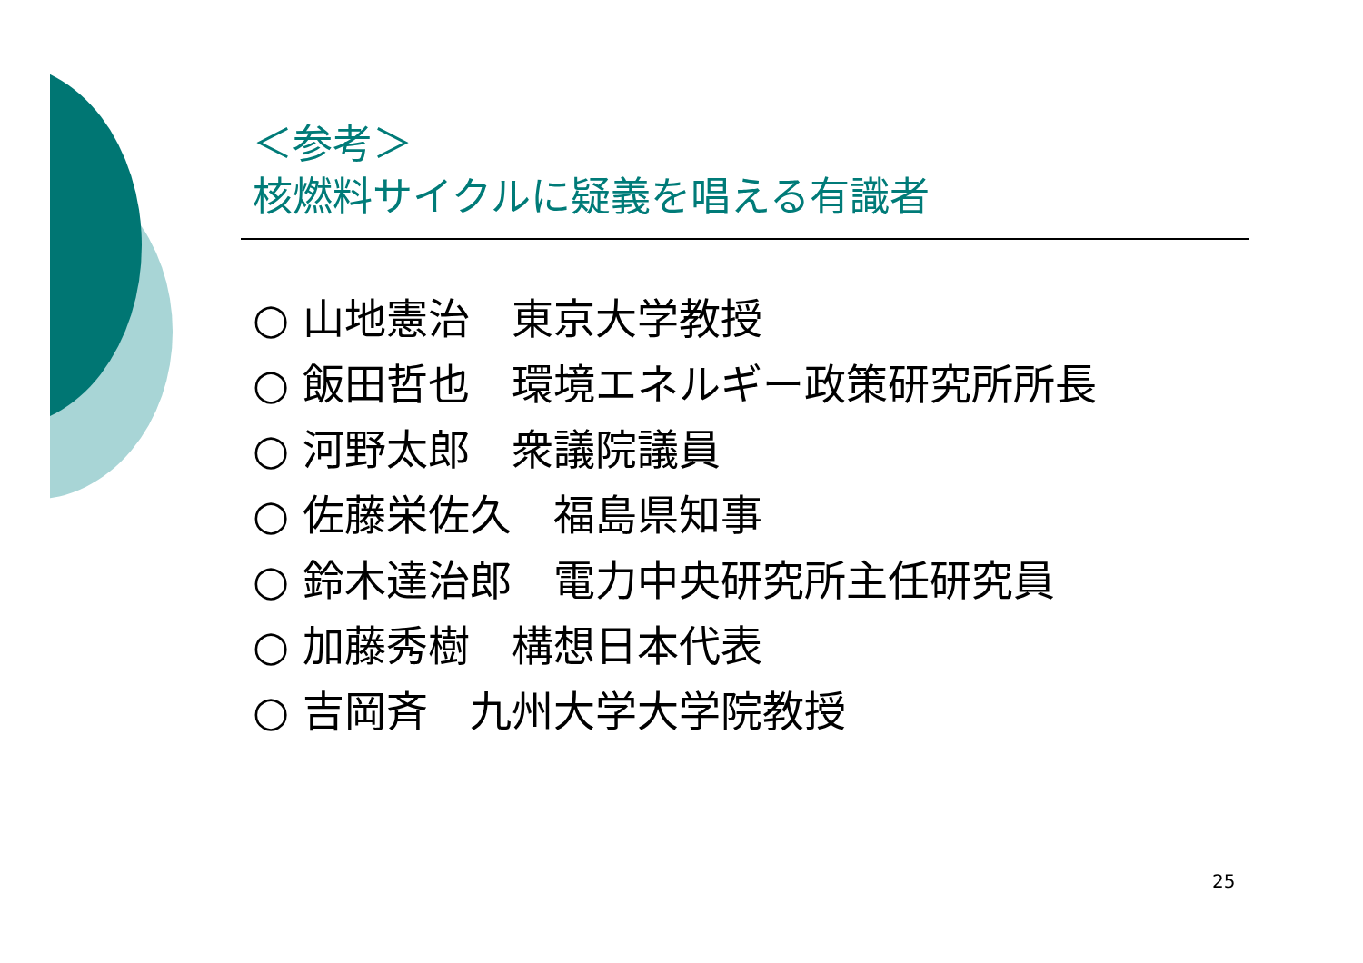＜参考＞
核燃料サイクルに疑義を唱える有識者
○ 山地憲治　東京大学教授
○ 飯田哲也　環境エネルギー政策研究所所長
○ 河野太郎　衆議院議員
○ 佐藤栄佐久　福島県知事
○ 鈴木達治郎　電力中央研究所主任研究員
○ 加藤秀樹　構想日本代表
○ 吉岡斉　九州大学大学院教授
25